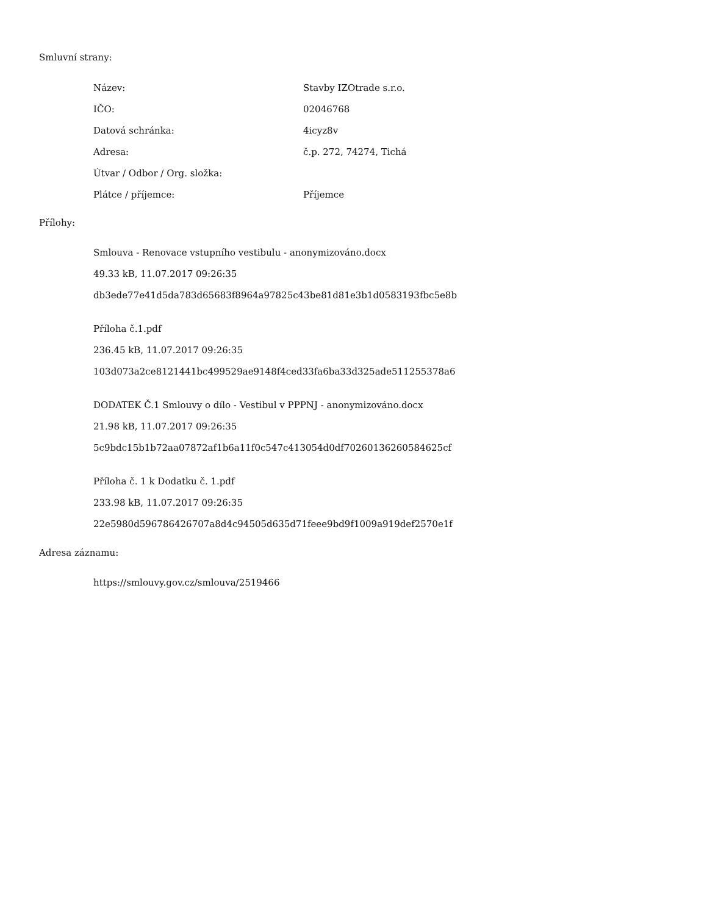Smluvní strany:
| Název: | Stavby IZOtrade s.r.o. |
| IČO: | 02046768 |
| Datová schránka: | 4icyz8v |
| Adresa: | č.p. 272, 74274, Tichá |
| Útvar / Odbor / Org. složka: | |
| Plátce / příjemce: | Příjemce |
Přílohy:
Smlouva - Renovace vstupního vestibulu - anonymizováno.docx
49.33 kB, 11.07.2017 09:26:35
db3ede77e41d5da783d65683f8964a97825c43be81d81e3b1d0583193fbc5e8b
Příloha č.1.pdf
236.45 kB, 11.07.2017 09:26:35
103d073a2ce8121441bc499529ae9148f4ced33fa6ba33d325ade511255378a6
DODATEK Č.1 Smlouvy o dílo - Vestibul v PPPNJ - anonymizováno.docx
21.98 kB, 11.07.2017 09:26:35
5c9bdc15b1b72aa07872af1b6a11f0c547c413054d0df70260136260584625cf
Příloha č. 1 k Dodatku č. 1.pdf
233.98 kB, 11.07.2017 09:26:35
22e5980d596786426707a8d4c94505d635d71feee9bd9f1009a919def2570e1f
Adresa záznamu:
https://smlouvy.gov.cz/smlouva/2519466